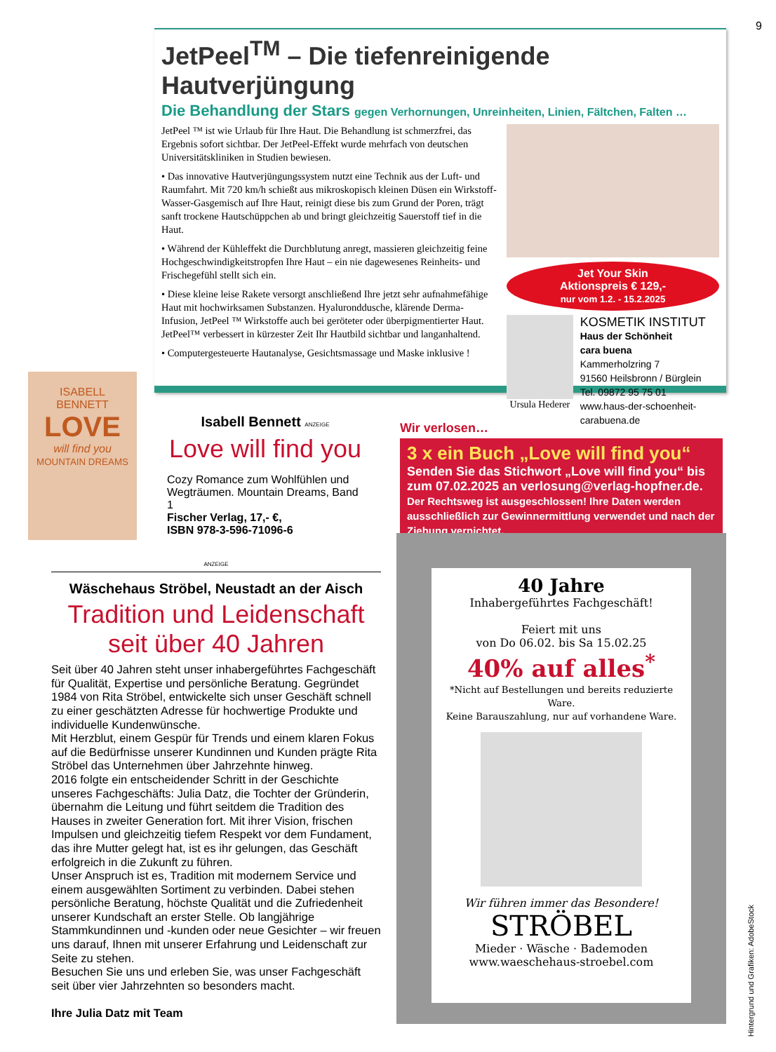9
JetPeel<sup>TM</sup> – Die tiefenreinigende Hautverjüngung
Die Behandlung der Stars gegen Verhornungen, Unreinheiten, Linien, Fältchen, Falten …
JetPeel ™ ist wie Urlaub für Ihre Haut. Die Behandlung ist schmerzfrei, das Ergebnis sofort sichtbar. Der JetPeel-Effekt wurde mehrfach von deutschen Universitätskliniken in Studien bewiesen.
• Das innovative Hautverjüngungssystem nutzt eine Technik aus der Luft- und Raumfahrt. Mit 720 km/h schießt aus mikroskopisch kleinen Düsen ein Wirkstoff-Wasser-Gasgemisch auf Ihre Haut, reinigt diese bis zum Grund der Poren, trägt sanft trockene Hautschüppchen ab und bringt gleichzeitig Sauerstoff tief in die Haut.
• Während der Kühleffekt die Durchblutung anregt, massieren gleichzeitig feine Hochgeschwindigkeitstropfen Ihre Haut – ein nie dagewesenes Reinheits- und Frischegefühl stellt sich ein.
• Diese kleine leise Rakete versorgt anschließend Ihre jetzt sehr aufnahmefähige Haut mit hochwirksamen Substanzen. Hyaluronddusche, klärende Derma-Infusion, JetPeel ™ Wirkstoffe auch bei geröteter oder überpigmentierter Haut. JetPeel™ verbessert in kürzester Zeit Ihr Hautbild sichtbar und langanhaltend.
• Computergesteuerte Hautanalyse, Gesichtsmassage und Maske inklusive !
Jet Your Skin
Aktionspreis € 129,-
nur vom 1.2. - 15.2.2025
Ursula Hederer
KOSMETIK INSTITUT
Haus der Schönheit
cara buena
Kammerholzring 7
91560 Heilsbronn / Bürglein
Tel. 09872 95 75 01
www.haus-der-schoenheit-carabuena.de
ISABELL
BENNETT
LOVE
will find you
MOUNTAIN DREAMS
Isabell Bennett ANZEIGE
Love will find you
Cozy Romance zum Wohlfühlen und Wegträumen. Mountain Dreams, Band 1
Fischer Verlag, 17,- €,
ISBN 978-3-596-71096-6
Wir verlosen…
3 x ein Buch „Love will find you“
Senden Sie das Stichwort „Love will find you“ bis zum 07.02.2025 an verlosung@verlag-hopfner.de.
Der Rechtsweg ist ausgeschlossen! Ihre Daten werden ausschließlich zur Gewinnermittlung verwendet und nach der Ziehung vernichtet.
ANZEIGE
Wäschehaus Ströbel, Neustadt an der Aisch
Tradition und Leidenschaft
seit über 40 Jahren
Seit über 40 Jahren steht unser inhabergeführtes Fachgeschäft für Qualität, Expertise und persönliche Beratung. Gegründet 1984 von Rita Ströbel, entwickelte sich unser Geschäft schnell zu einer geschätzten Adresse für hochwertige Produkte und individuelle Kundenwünsche.
Mit Herzblut, einem Gespür für Trends und einem klaren Fokus auf die Bedürfnisse unserer Kundinnen und Kunden prägte Rita Ströbel das Unternehmen über Jahrzehnte hinweg.
2016 folgte ein entscheidender Schritt in der Geschichte unseres Fachgeschäfts: Julia Datz, die Tochter der Gründerin, übernahm die Leitung und führt seitdem die Tradition des Hauses in zweiter Generation fort. Mit ihrer Vision, frischen Impulsen und gleichzeitig tiefem Respekt vor dem Fundament, das ihre Mutter gelegt hat, ist es ihr gelungen, das Geschäft erfolgreich in die Zukunft zu führen.
Unser Anspruch ist es, Tradition mit modernem Service und einem ausgewählten Sortiment zu verbinden. Dabei stehen persönliche Beratung, höchste Qualität und die Zufriedenheit unserer Kundschaft an erster Stelle. Ob langjährige Stammkundinnen und -kunden oder neue Gesichter – wir freuen uns darauf, Ihnen mit unserer Erfahrung und Leidenschaft zur Seite zu stehen.
Besuchen Sie uns und erleben Sie, was unser Fachgeschäft seit über vier Jahrzehnten so besonders macht.
Ihre Julia Datz mit Team
40 Jahre
Inhabergeführtes Fachgeschäft!
Feiert mit uns
von Do 06.02. bis Sa 15.02.25
40% auf alles<sup>*</sup>
*Nicht auf Bestellungen und bereits reduzierte Ware.
Keine Barauszahlung, nur auf vorhandene Ware.
Wir führen immer das Besondere!
STRÖBEL
Mieder · Wäsche · Bademoden
www.waeschehaus-stroebel.com
Hintergrund und Grafiken: AdobeStock